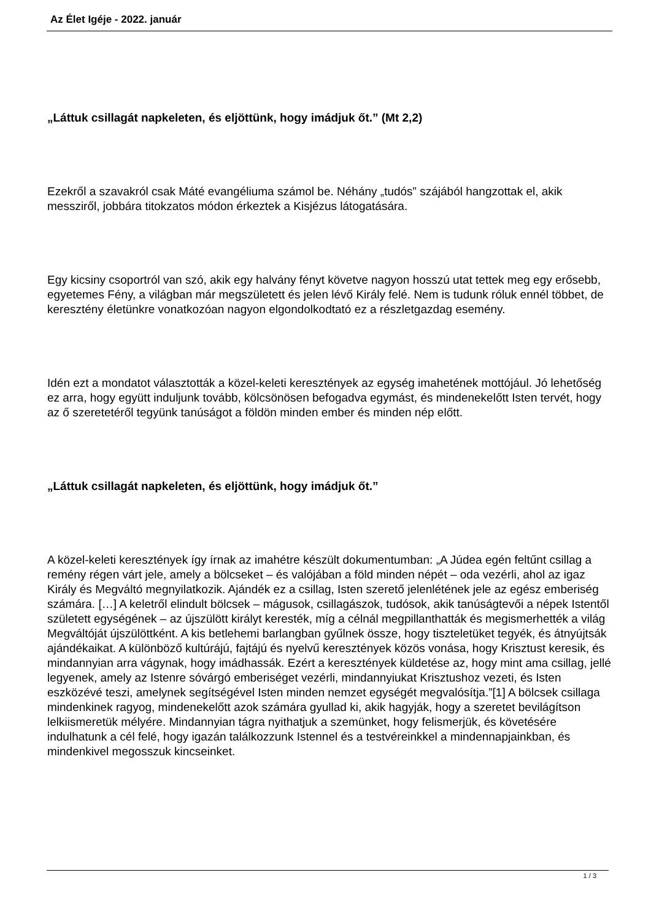Az Élet Igéje - 2022. január
„Láttuk csillagát napkeleten, és eljöttünk, hogy imádjuk őt.” (Mt 2,2)
Ezekről a szavakról csak Máté evangéliuma számol be. Néhány „tudós” szájából hangzottak el, akik messziről, jobbára titokzatos módon érkeztek a Kisjézus látogatására.
Egy kicsiny csoportról van szó, akik egy halvány fényt követve nagyon hosszú utat tettek meg egy erősebb, egyetemes Fény, a világban már megszületett és jelen lévő Király felé. Nem is tudunk róluk ennél többet, de keresztény életünkre vonatkozóan nagyon elgondolkodtató ez a részletgazdag esemény.
Idén ezt a mondatot választották a közel-keleti keresztények az egység imahetének mottójául. Jó lehetőség ez arra, hogy együtt induljunk tovább, kölcsönösen befogadva egymást, és mindenekelőtt Isten tervét, hogy az ő szeretetéről tegyünk tanúságot a földön minden ember és minden nép előtt.
„Láttuk csillagát napkeleten, és eljöttünk, hogy imádjuk őt.”
A közel-keleti keresztények így írnak az imahétre készült dokumentumban: „A Júdea egén feltűnt csillag a remény régen várt jele, amely a bölcseket – és valójában a föld minden népét – oda vezérli, ahol az igaz Király és Megváltó megnyilatkozik. Ajándék ez a csillag, Isten szerető jelenlétének jele az egész emberiség számára. […] A keletről elindult bölcsek – mágusok, csillagászok, tudósok, akik tanúságtevői a népek Istentől született egységének – az újszülött királyt keresték, míg a célnál megpillanthatták és megismerhették a világ Megváltóját újszülöttként. A kis betlehemi barlangban gyűlnek össze, hogy tiszteletüket tegyék, és átnyújtsák ajándékaikat. A különböző kultúrájú, fajtájú és nyelvű keresztények közös vonása, hogy Krisztust keresik, és mindannyian arra vágynak, hogy imádhassák. Ezért a keresztények küldetése az, hogy mint ama csillag, jellé legyenek, amely az Istenre sóvárgó emberiséget vezérli, mindannyiukat Krisztushoz vezeti, és Isten eszközévé teszi, amelynek segítségével Isten minden nemzet egységét megvalósítja.”[1] A bölcsek csillaga mindenkinek ragyog, mindenekelőtt azok számára gyullad ki, akik hagyják, hogy a szeretet bevilágítson lelkiismeretük mélyére. Mindannyian tágra nyithatjuk a szemünket, hogy felismerjük, és követésére indulhatunk a cél felé, hogy igazán találkozzunk Istennel és a testvéreinkkel a mindennapjainkban, és mindenkivel megosszuk kincseinket.
1 / 3